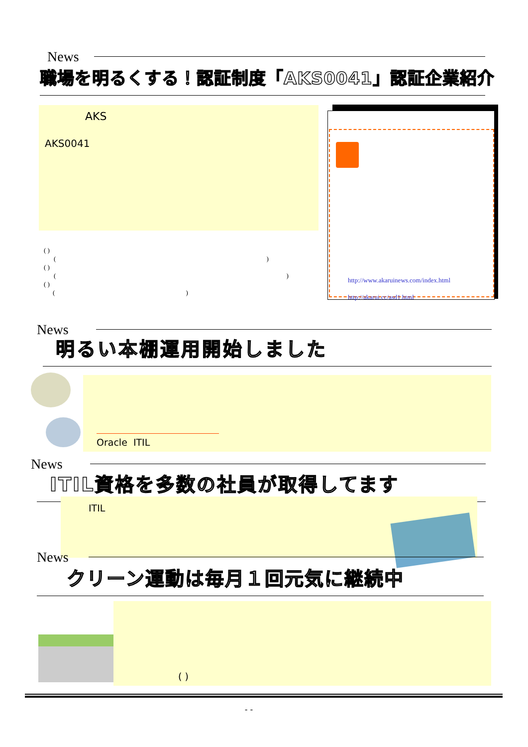News
職場を明るくする！認証制度「AKS0041」認証企業紹介
AKS
AKS0041
( )
( )
( )
( )
( )
( )
http://www.akaruinews.com/index.html
http://akarui.cc/asd1.html
News
明るい本棚運用開始しました
Oracle ITIL
News
ITIL資格を多数の社員が取得してます
ITIL
News
クリーン運動は毎月１回元気に継続中
( )
- -